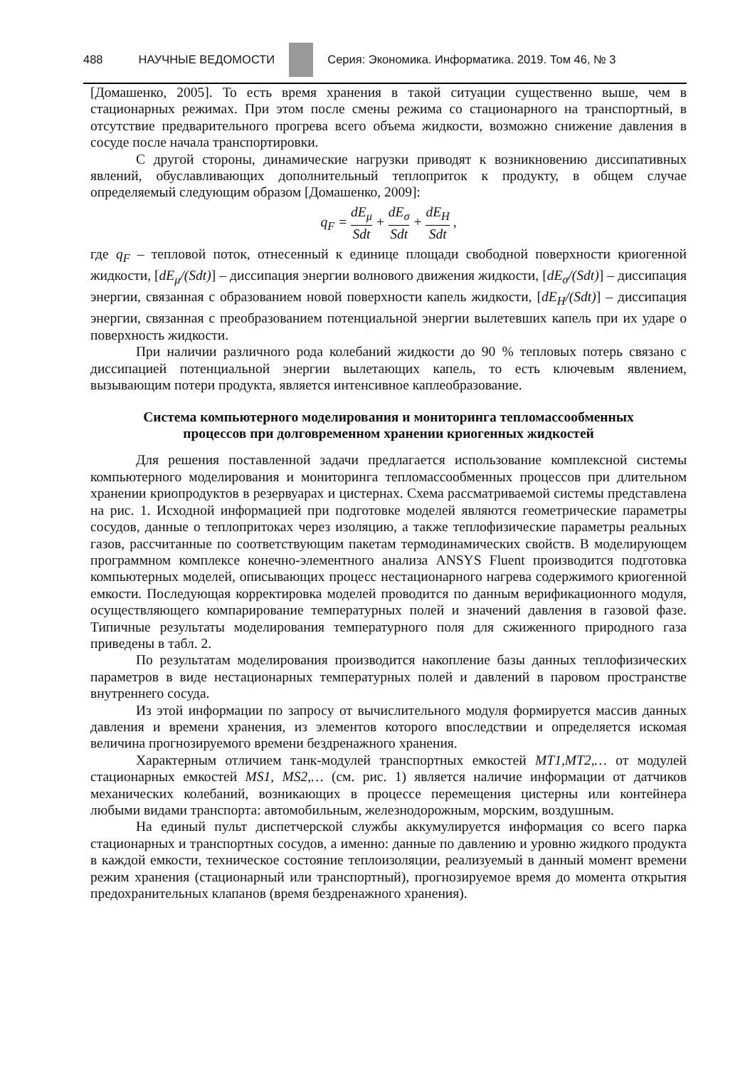488 НАУЧНЫЕ ВЕДОМОСТИ
Серия: Экономика. Информатика. 2019. Том 46, № 3
[Домашенко, 2005]. То есть время хранения в такой ситуации существенно выше, чем в стационарных режимах. При этом после смены режима со стационарного на транспортный, в отсутствие предварительного прогрева всего объема жидкости, возможно снижение давления в сосуде после начала транспортировки.
С другой стороны, динамические нагрузки приводят к возникновению диссипативных явлений, обуславливающих дополнительный теплоприток к продукту, в общем случае определяемый следующим образом [Домашенко, 2009]:
q<sub>F</sub> = dE<sub>μ</sub> Sdt + dE<sub>σ</sub> Sdt + dE<sub>H</sub> Sdt ,
где q<sub>F</sub> – тепловой поток, отнесенный к единице площади свободной поверхности криогенной жидкости, [dE<sub>μ</sub>/(Sdt)] – диссипация энергии волнового движения жидкости, [dE<sub>σ</sub>/(Sdt)] – диссипация энергии, связанная с образованием новой поверхности капель жидкости, [dE<sub>H</sub>/(Sdt)] – диссипация энергии, связанная с преобразованием потенциальной энергии вылетевших капель при их ударе о поверхность жидкости.
При наличии различного рода колебаний жидкости до 90 % тепловых потерь связано с диссипацией потенциальной энергии вылетающих капель, то есть ключевым явлением, вызывающим потери продукта, является интенсивное каплеобразование.
Система компьютерного моделирования и мониторинга тепломассообменных
процессов при долговременном хранении криогенных жидкостей
Для решения поставленной задачи предлагается использование комплексной системы компьютерного моделирования и мониторинга тепломассообменных процессов при длительном хранении криопродуктов в резервуарах и цистернах. Схема рассматриваемой системы представлена на рис. 1. Исходной информацией при подготовке моделей являются геометрические параметры сосудов, данные о теплопритоках через изоляцию, а также теплофизические параметры реальных газов, рассчитанные по соответствующим пакетам термодинамических свойств. В моделирующем программном комплексе конечно-элементного анализа ANSYS Fluent производится подготовка компьютерных моделей, описывающих процесс нестационарного нагрева содержимого криогенной емкости. Последующая корректировка моделей проводится по данным верификационного модуля, осуществляющего компарирование температурных полей и значений давления в газовой фазе. Типичные результаты моделирования температурного поля для сжиженного природного газа приведены в табл. 2.
По результатам моделирования производится накопление базы данных теплофизических параметров в виде нестационарных температурных полей и давлений в паровом пространстве внутреннего сосуда.
Из этой информации по запросу от вычислительного модуля формируется массив данных давления и времени хранения, из элементов которого впоследствии и определяется искомая величина прогнозируемого времени бездренажного хранения.
Характерным отличием танк-модулей транспортных емкостей MT1,MT2,… от модулей стационарных емкостей MS1, MS2,… (см. рис. 1) является наличие информации от датчиков механических колебаний, возникающих в процессе перемещения цистерны или контейнера любыми видами транспорта: автомобильным, железнодорожным, морским, воздушным.
На единый пульт диспетчерской службы аккумулируется информация со всего парка стационарных и транспортных сосудов, а именно: данные по давлению и уровню жидкого продукта в каждой емкости, техническое состояние теплоизоляции, реализуемый в данный момент времени режим хранения (стационарный или транспортный), прогнозируемое время до момента открытия предохранительных клапанов (время бездренажного хранения).